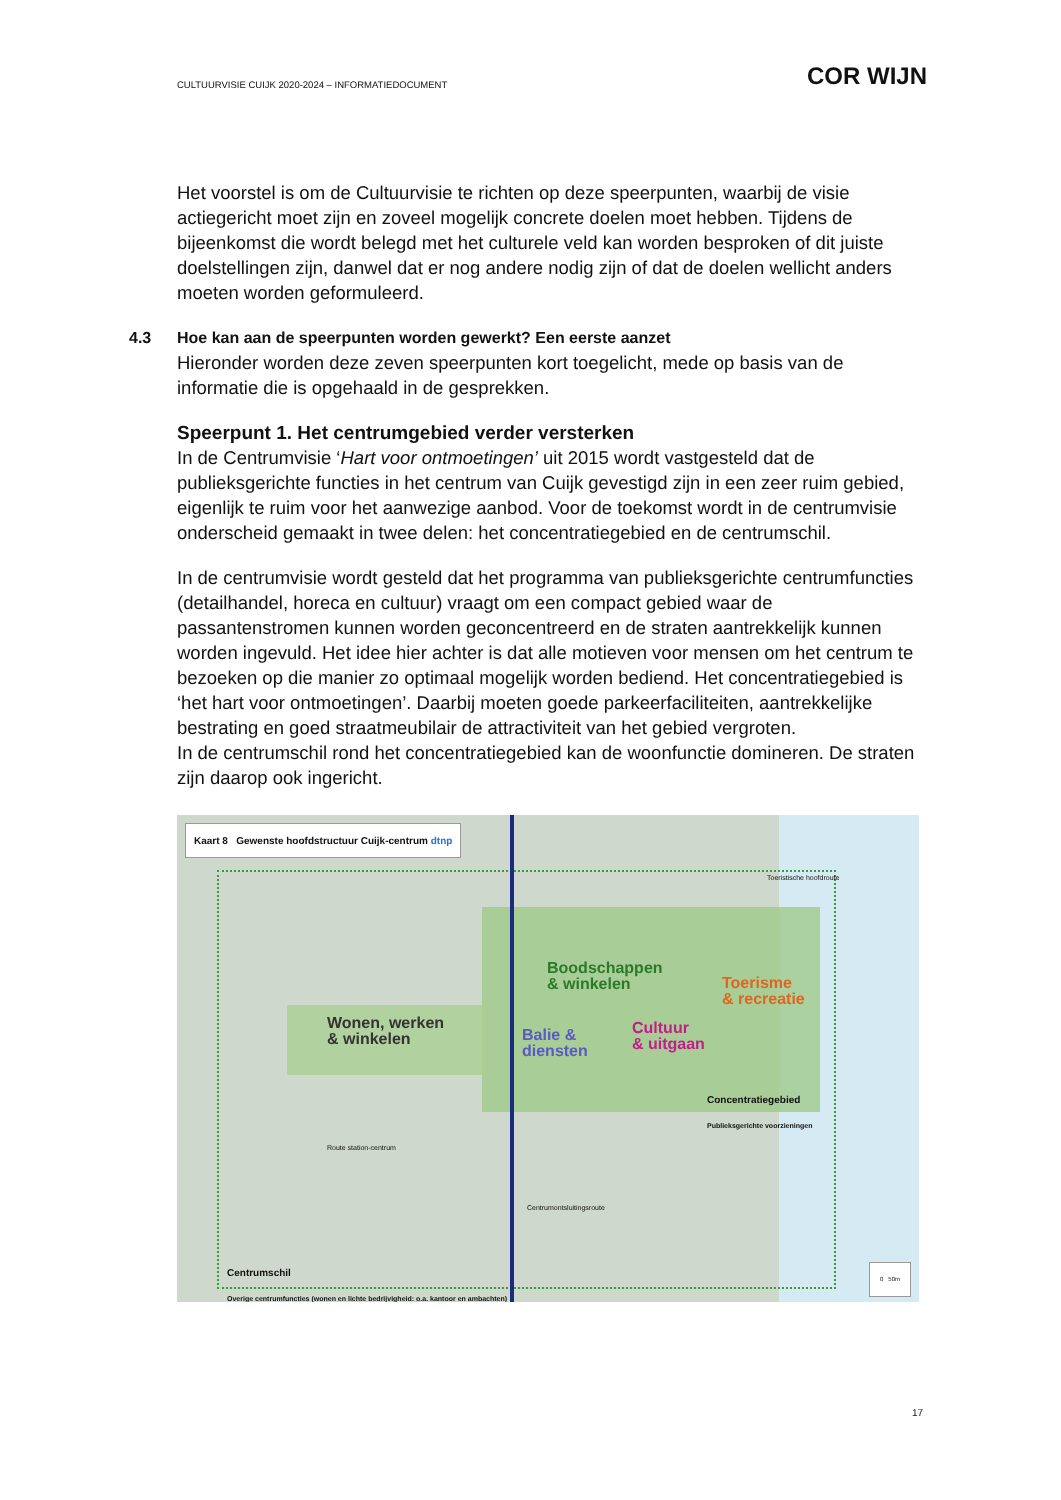CULTUURVISIE CUIJK 2020-2024 – INFORMATIEDOCUMENT COR WIJN
Het voorstel is om de Cultuurvisie te richten op deze speerpunten, waarbij de visie actiegericht moet zijn en zoveel mogelijk concrete doelen moet hebben. Tijdens de bijeenkomst die wordt belegd met het culturele veld kan worden besproken of dit juiste doelstellingen zijn, danwel dat er nog andere nodig zijn of dat de doelen wellicht anders moeten worden geformuleerd.
4.3 Hoe kan aan de speerpunten worden gewerkt? Een eerste aanzet
Hieronder worden deze zeven speerpunten kort toegelicht, mede op basis van de informatie die is opgehaald in de gesprekken.
Speerpunt 1. Het centrumgebied verder versterken
In de Centrumvisie ‘Hart voor ontmoetingen’ uit 2015 wordt vastgesteld dat de publieksgerichte functies in het centrum van Cuijk gevestigd zijn in een zeer ruim gebied, eigenlijk te ruim voor het aanwezige aanbod. Voor de toekomst wordt in de centrumvisie onderscheid gemaakt in twee delen: het concentratiegebied en de centrumschil.
In de centrumvisie wordt gesteld dat het programma van publieksgerichte centrumfuncties (detailhandel, horeca en cultuur) vraagt om een compact gebied waar de passantenstromen kunnen worden geconcentreerd en de straten aantrekkelijk kunnen worden ingevuld. Het idee hier achter is dat alle motieven voor mensen om het centrum te bezoeken op die manier zo optimaal mogelijk worden bediend. Het concentratiegebied is ‘het hart voor ontmoetingen’. Daarbij moeten goede parkeerfaciliteiten, aantrekkelijke bestrating en goed straatmeubilair de attractiviteit van het gebied vergroten.
In de centrumschil rond het concentratiegebied kan de woonfunctie domineren. De straten zijn daarop ook ingericht.
Kaart 8 Gewenste hoofdstructuur Cuijk-centrum dtnp
Boodschappen
& winkelen
Toerisme
& recreatie
Wonen, werken
& winkelen
Balie &
diensten
Cultuur
& uitgaan
Concentratiegebied
Publieksgerichte voorzieningen
Centrumschil
Overige centrumfuncties (wonen en lichte bedrijvigheid: o.a. kantoor en ambachten)
Route station-centrum
Toeristische hoofdroute
Centrumontsluitingsroute
0 50m
17